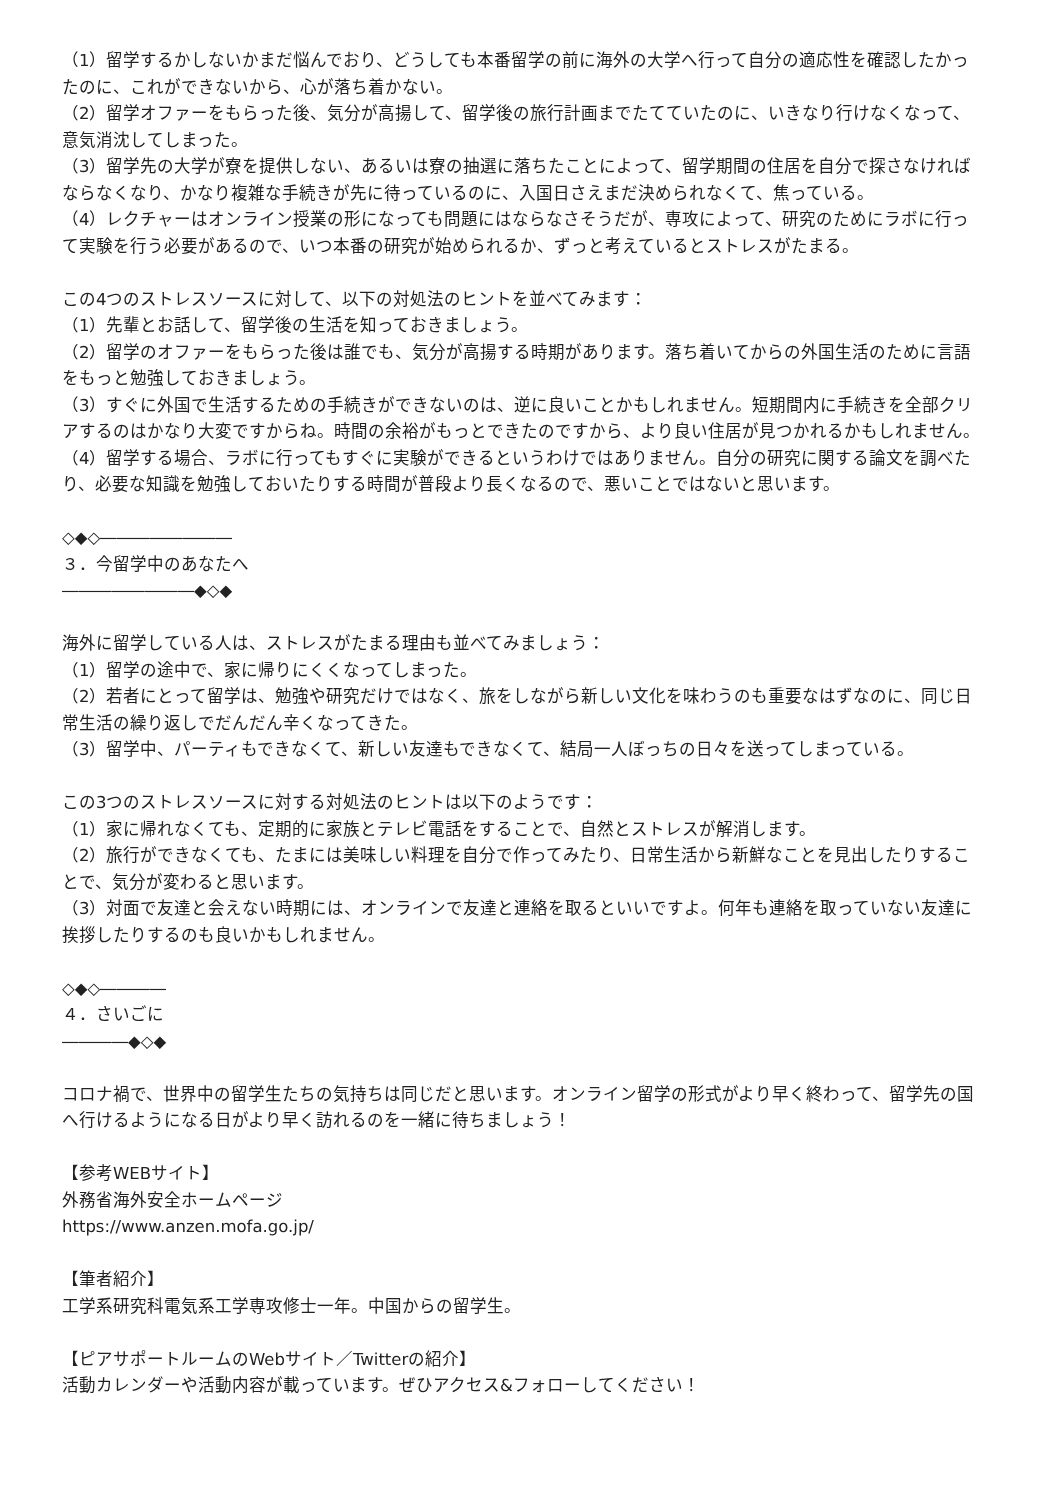（1）留学するかしないかまだ悩んでおり、どうしても本番留学の前に海外の大学へ行って自分の適応性を確認したかったのに、これができないから、心が落ち着かない。
（2）留学オファーをもらった後、気分が高揚して、留学後の旅行計画までたてていたのに、いきなり行けなくなって、意気消沈してしまった。
（3）留学先の大学が寮を提供しない、あるいは寮の抽選に落ちたことによって、留学期間の住居を自分で探さなければならなくなり、かなり複雑な手続きが先に待っているのに、入国日さえまだ決められなくて、焦っている。
（4）レクチャーはオンライン授業の形になっても問題にはならなさそうだが、専攻によって、研究のためにラボに行って実験を行う必要があるので、いつ本番の研究が始められるか、ずっと考えているとストレスがたまる。
この4つのストレスソースに対して、以下の対処法のヒントを並べてみます：
（1）先輩とお話して、留学後の生活を知っておきましょう。
（2）留学のオファーをもらった後は誰でも、気分が高揚する時期があります。落ち着いてからの外国生活のために言語をもっと勉強しておきましょう。
（3）すぐに外国で生活するための手続きができないのは、逆に良いことかもしれません。短期間内に手続きを全部クリアするのはかなり大変ですからね。時間の余裕がもっとできたのですから、より良い住居が見つかれるかもしれません。
（4）留学する場合、ラボに行ってもすぐに実験ができるというわけではありません。自分の研究に関する論文を調べたり、必要な知識を勉強しておいたりする時間が普段より長くなるので、悪いことではないと思います。
◇◆◇――――――――
３．今留学中のあなたへ
――――――――◆◇◆
海外に留学している人は、ストレスがたまる理由も並べてみましょう：
（1）留学の途中で、家に帰りにくくなってしまった。
（2）若者にとって留学は、勉強や研究だけではなく、旅をしながら新しい文化を味わうのも重要なはずなのに、同じ日常生活の繰り返しでだんだん辛くなってきた。
（3）留学中、パーティもできなくて、新しい友達もできなくて、結局一人ぼっちの日々を送ってしまっている。
この3つのストレスソースに対する対処法のヒントは以下のようです：
（1）家に帰れなくても、定期的に家族とテレビ電話をすることで、自然とストレスが解消します。
（2）旅行ができなくても、たまには美味しい料理を自分で作ってみたり、日常生活から新鮮なことを見出したりすることで、気分が変わると思います。
（3）対面で友達と会えない時期には、オンラインで友達と連絡を取るといいですよ。何年も連絡を取っていない友達に挨拶したりするのも良いかもしれません。
◇◆◇――――
４．さいごに
――――◆◇◆
コロナ禍で、世界中の留学生たちの気持ちは同じだと思います。オンライン留学の形式がより早く終わって、留学先の国へ行けるようになる日がより早く訪れるのを一緒に待ちましょう！
【参考WEBサイト】
外務省海外安全ホームページ
https://www.anzen.mofa.go.jp/
【筆者紹介】
工学系研究科電気系工学専攻修士一年。中国からの留学生。
【ピアサポートルームのWebサイト／Twitterの紹介】
活動カレンダーや活動内容が載っています。ぜひアクセス&フォローしてください！